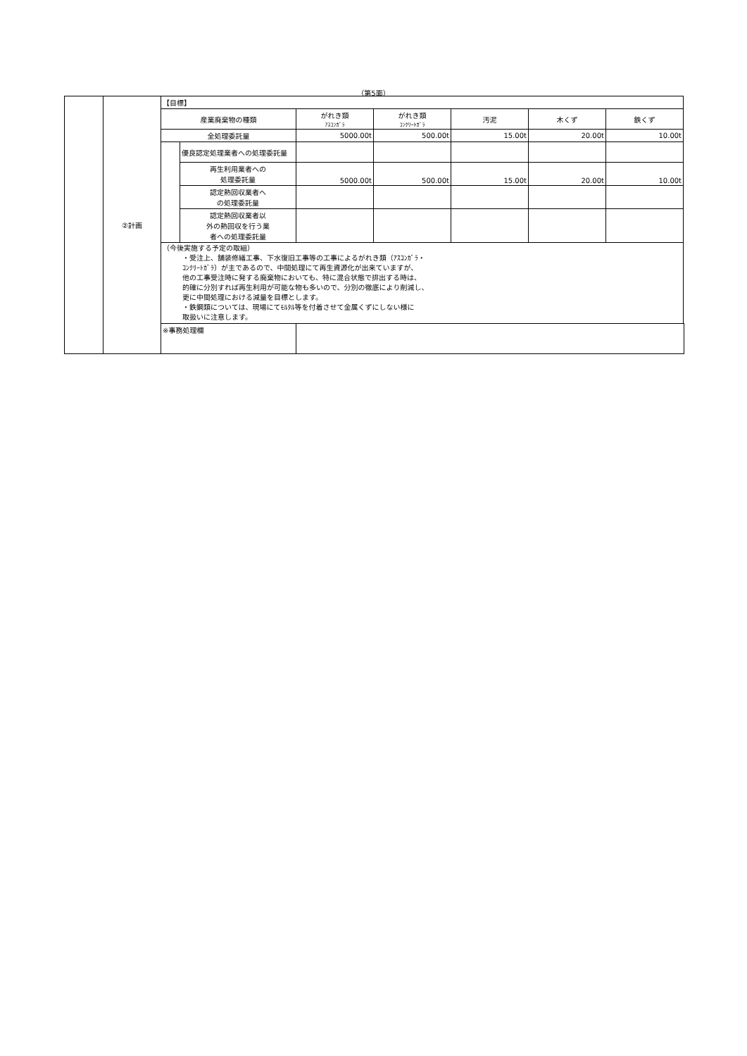（第5面）
| | ②計画 | 【目標】 | | | | | | |
| | | 産業廃棄物の種類 | | がれき類 ｱｽｺﾝｶﾞﾗ | がれき類 ｺﾝｸﾘｰﾄｶﾞﾗ | 汚泥 | 木くず | 鉄くず |
| | | 全処理委託量 | | 5000.00t | 500.00t | 15.00t | 20.00t | 10.00t |
| | | | 優良認定処理業者への処理委託量 | | | | | |
| | | | 再生利用業者への 処理委託量 | 5000.00t | 500.00t | 15.00t | 20.00t | 10.00t |
| | | | 認定熱回収業者へ の処理委託量 | | | | | |
| | | | 認定熱回収業者以 外の熱回収を行う業 者への処理委託量 | | | | | |
| | | （今後実施する予定の取組） ・受注上、舗装修繕工事、下水復旧工事等の工事によるがれき類（ｱｽｺﾝｶﾞﾗ・ ｺﾝｸﾘｰﾄｶﾞﾗ）が主であるので、中間処理にて再生資源化が出来ていますが、 他の工事受注時に発する廃棄物においても、特に混合状態で排出する時は、 的確に分別すれば再生利用が可能な物も多いので、分別の徹底により削減し、 更に中間処理における減量を目標とします。 ・鉄鋼類については、現場にてﾓﾙﾀﾙ等を付着させて金属くずにしない様に 取扱いに注意します。 | | | | | | |
| | | ※事務処理欄 | | | | | | |